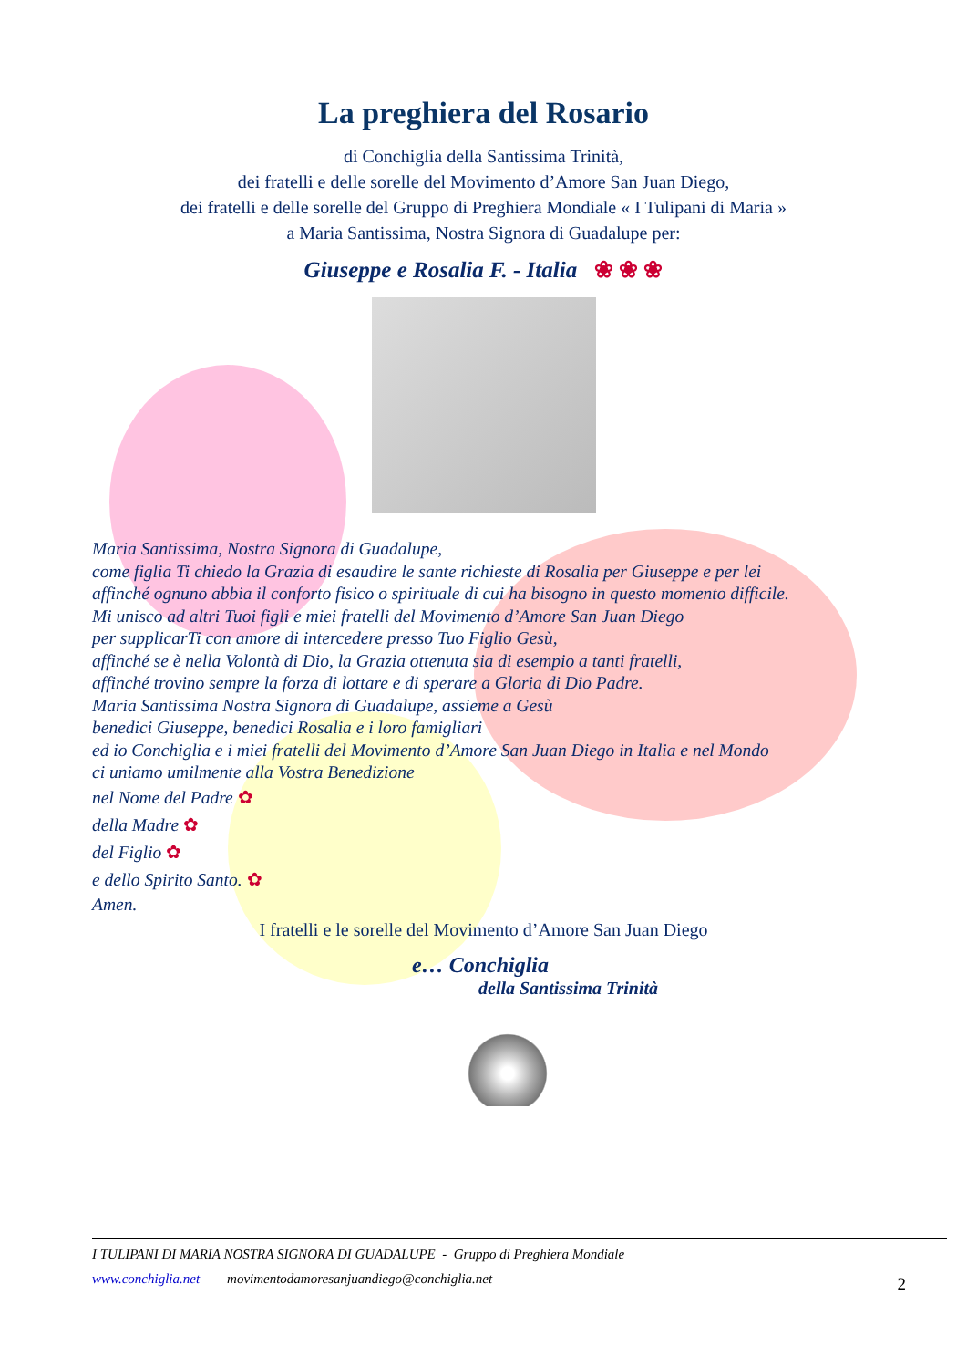La preghiera del Rosario
di Conchiglia della Santissima Trinità,
dei fratelli e delle sorelle del Movimento d’Amore San Juan Diego,
dei fratelli e delle sorelle del Gruppo di Preghiera Mondiale « I Tulipani di Maria »
a Maria Santissima, Nostra Signora di Guadalupe per:
Giuseppe e Rosalia F. - Italia ❀ ❀ ❀
Maria Santissima, Nostra Signora di Guadalupe,
come figlia Ti chiedo la Grazia di esaudire le sante richieste di Rosalia per Giuseppe e per lei
affinché ognuno abbia il conforto fisico o spirituale di cui ha bisogno in questo momento difficile.
Mi unisco ad altri Tuoi figli e miei fratelli del Movimento d’Amore San Juan Diego
per supplicarTi con amore di intercedere presso Tuo Figlio Gesù,
affinché se è nella Volontà di Dio, la Grazia ottenuta sia di esempio a tanti fratelli,
affinché trovino sempre la forza di lottare e di sperare a Gloria di Dio Padre.
Maria Santissima Nostra Signora di Guadalupe, assieme a Gesù
benedici Giuseppe, benedici Rosalia e i loro famigliari
ed io Conchiglia e i miei fratelli del Movimento d’Amore San Juan Diego in Italia e nel Mondo
ci uniamo umilmente alla Vostra Benedizione
nel Nome del Padre ✿
della Madre ✿
del Figlio ✿
e dello Spirito Santo. ✿
Amen.
I fratelli e le sorelle del Movimento d’Amore San Juan Diego
e… Conchiglia
della Santissima Trinità
I TULIPANI DI MARIA NOSTRA SIGNORA DI GUADALUPE - Gruppo di Preghiera Mondiale
www.conchiglia.net movimentodamoresanjuandiego@conchiglia.net
2